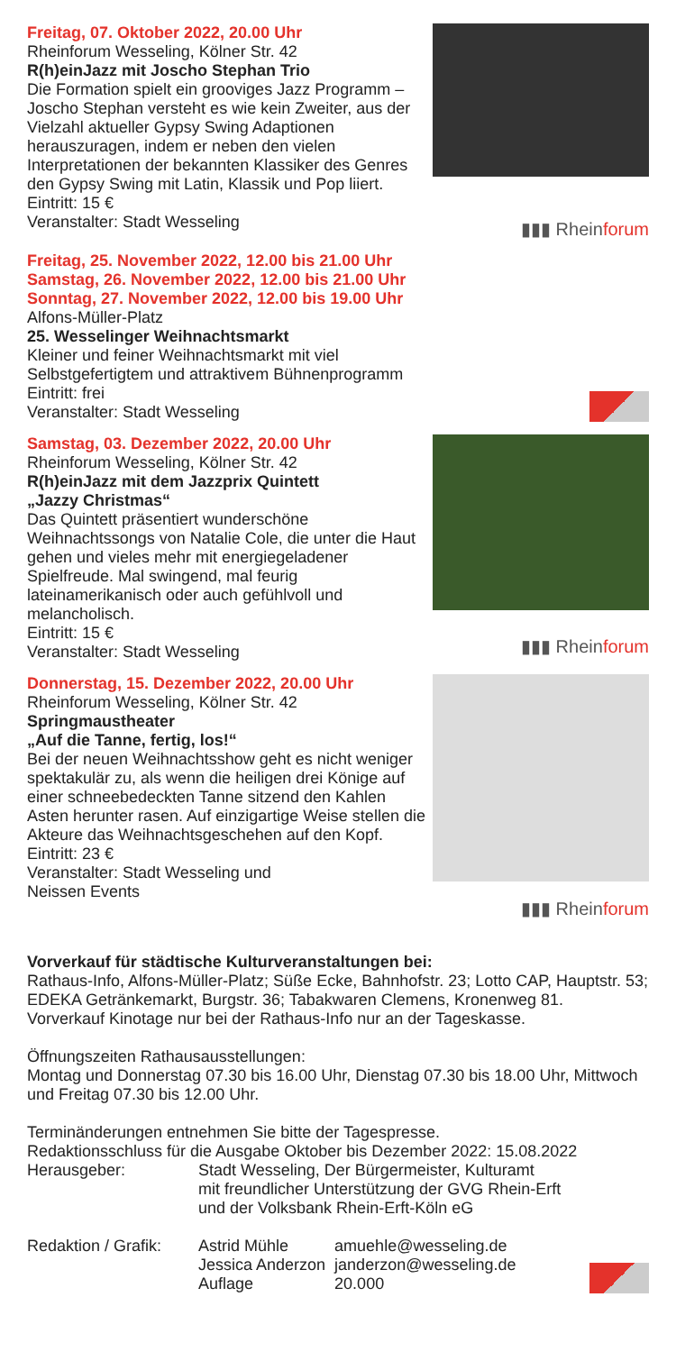Freitag, 07. Oktober 2022, 20.00 Uhr
Rheinforum Wesseling, Kölner Str. 42
R(h)einJazz mit Joscho Stephan Trio
Die Formation spielt ein grooviges Jazz Programm – Joscho Stephan versteht es wie kein Zweiter, aus der Vielzahl aktueller Gypsy Swing Adaptionen herauszuragen, indem er neben den vielen Interpretationen der bekannten Klassiker des Genres den Gypsy Swing mit Latin, Klassik und Pop liiert.
Eintritt: 15 €
Veranstalter: Stadt Wesseling
▮▮▮ Rheinforum
Freitag, 25. November 2022, 12.00 bis 21.00 Uhr
Samstag, 26. November 2022, 12.00 bis 21.00 Uhr
Sonntag, 27. November 2022, 12.00 bis 19.00 Uhr
Alfons-Müller-Platz
25. Wesselinger Weihnachtsmarkt
Kleiner und feiner Weihnachtsmarkt mit viel Selbstgefertigtem und attraktivem Bühnenprogramm
Eintritt: frei
Veranstalter: Stadt Wesseling
Samstag, 03. Dezember 2022, 20.00 Uhr
Rheinforum Wesseling, Kölner Str. 42
R(h)einJazz mit dem Jazzprix Quintett
„Jazzy Christmas“
Das Quintett präsentiert wunderschöne Weihnachtssongs von Natalie Cole, die unter die Haut gehen und vieles mehr mit energiegeladener Spielfreude. Mal swingend, mal feurig lateinamerikanisch oder auch gefühlvoll und melancholisch.
Eintritt: 15 €
Veranstalter: Stadt Wesseling
▮▮▮ Rheinforum
Donnerstag, 15. Dezember 2022, 20.00 Uhr
Rheinforum Wesseling, Kölner Str. 42
Springmaustheater
„Auf die Tanne, fertig, los!“
Bei der neuen Weihnachtsshow geht es nicht weniger spektakulär zu, als wenn die heiligen drei Könige auf einer schneebedeckten Tanne sitzend den Kahlen Asten herunter rasen. Auf einzigartige Weise stellen die Akteure das Weihnachtsgeschehen auf den Kopf.
Eintritt: 23 €
Veranstalter: Stadt Wesseling und
Neissen Events
▮▮▮ Rheinforum
Vorverkauf für städtische Kulturveranstaltungen bei:
Rathaus-Info, Alfons-Müller-Platz; Süße Ecke, Bahnhofstr. 23; Lotto CAP, Hauptstr. 53; EDEKA Getränkemarkt, Burgstr. 36; Tabakwaren Clemens, Kronenweg 81.
Vorverkauf Kinotage nur bei der Rathaus-Info nur an der Tageskasse.
Öffnungszeiten Rathausausstellungen:
Montag und Donnerstag 07.30 bis 16.00 Uhr, Dienstag 07.30 bis 18.00 Uhr, Mittwoch und Freitag 07.30 bis 12.00 Uhr.
Terminänderungen entnehmen Sie bitte der Tagespresse.
Redaktionsschluss für die Ausgabe Oktober bis Dezember 2022: 15.08.2022
| Herausgeber: | Stadt Wesseling, Der Bürgermeister, Kulturamt mit freundlicher Unterstützung der GVG Rhein-Erft und der Volksbank Rhein-Erft-Köln eG |
| Redaktion / Grafik: | Astrid Mühle | amuehle@wesseling.de |
| | Jessica Anderzon | janderzon@wesseling.de |
| | Auflage | 20.000 |